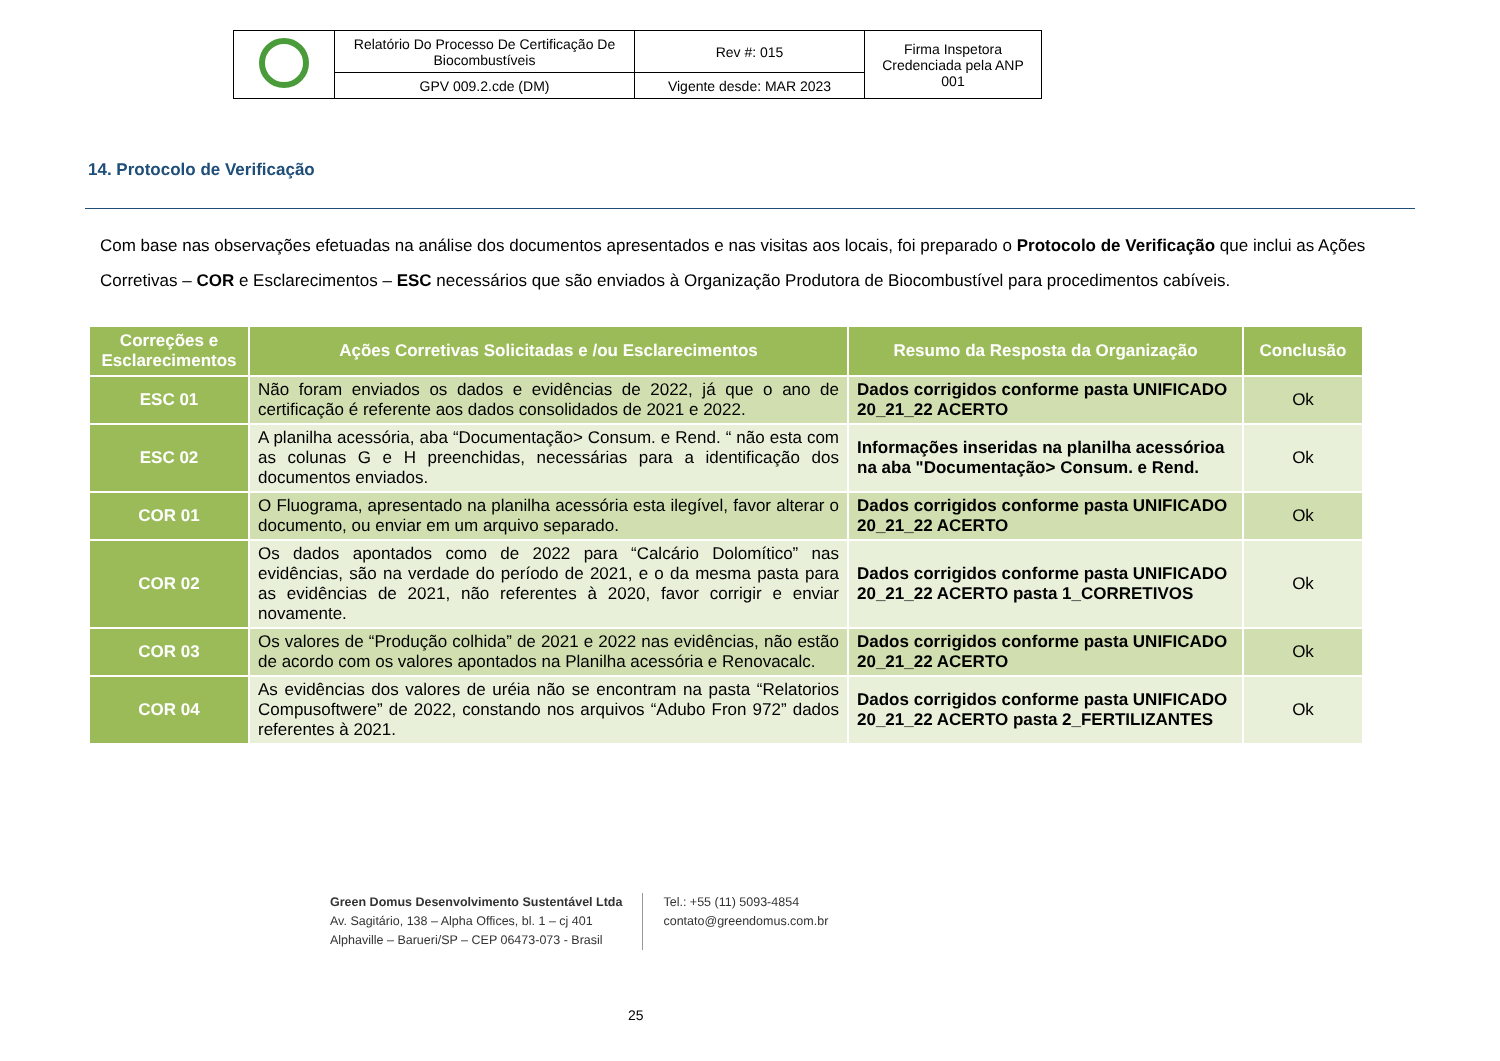| | Relatório Do Processo De Certificação De Biocombustíveis | Rev #: 015 | Firma Inspetora Credenciada pela ANP 001 |
| | GPV 009.2.cde (DM) | Vigente desde: MAR 2023 | |
14. Protocolo de Verificação
Com base nas observações efetuadas na análise dos documentos apresentados e nas visitas aos locais, foi preparado o Protocolo de Verificação que inclui as Ações Corretivas – COR e Esclarecimentos – ESC necessários que são enviados à Organização Produtora de Biocombustível para procedimentos cabíveis.
| Correções e Esclarecimentos | Ações Corretivas Solicitadas e /ou Esclarecimentos | Resumo da Resposta da Organização | Conclusão |
| --- | --- | --- | --- |
| ESC 01 | Não foram enviados os dados e evidências de 2022, já que o ano de certificação é referente aos dados consolidados de 2021 e 2022. | Dados corrigidos conforme pasta UNIFICADO 20_21_22 ACERTO | Ok |
| ESC 02 | A planilha acessória, aba “Documentação> Consum. e Rend. “ não esta com as colunas G e H preenchidas, necessárias para a identificação dos documentos enviados. | Informações inseridas na planilha acessórioa na aba "Documentação> Consum. e Rend. | Ok |
| COR 01 | O Fluograma, apresentado na planilha acessória esta ilegível, favor alterar o documento, ou enviar em um arquivo separado. | Dados corrigidos conforme pasta UNIFICADO 20_21_22 ACERTO | Ok |
| COR 02 | Os dados apontados como de 2022 para “Calcário Dolomítico” nas evidências, são na verdade do período de 2021, e o da mesma pasta para as evidências de 2021, não referentes à 2020, favor corrigir e enviar novamente. | Dados corrigidos conforme pasta UNIFICADO 20_21_22 ACERTO pasta 1_CORRETIVOS | Ok |
| COR 03 | Os valores de “Produção colhida” de 2021 e 2022 nas evidências, não estão de acordo com os valores apontados na Planilha acessória e Renovacalc. | Dados corrigidos conforme pasta UNIFICADO 20_21_22 ACERTO | Ok |
| COR 04 | As evidências dos valores de uréia não se encontram na pasta “Relatorios Compusoftwere” de 2022, constando nos arquivos “Adubo Fron 972” dados referentes à 2021. | Dados corrigidos conforme pasta UNIFICADO 20_21_22 ACERTO pasta 2_FERTILIZANTES | Ok |
Green Domus Desenvolvimento Sustentável Ltda
Av. Sagitário, 138 – Alpha Offices, bl. 1 – cj 401
Alphaville – Barueri/SP – CEP 06473-073 - Brasil
Tel.: +55 (11) 5093-4854
contato@greendomus.com.br
25